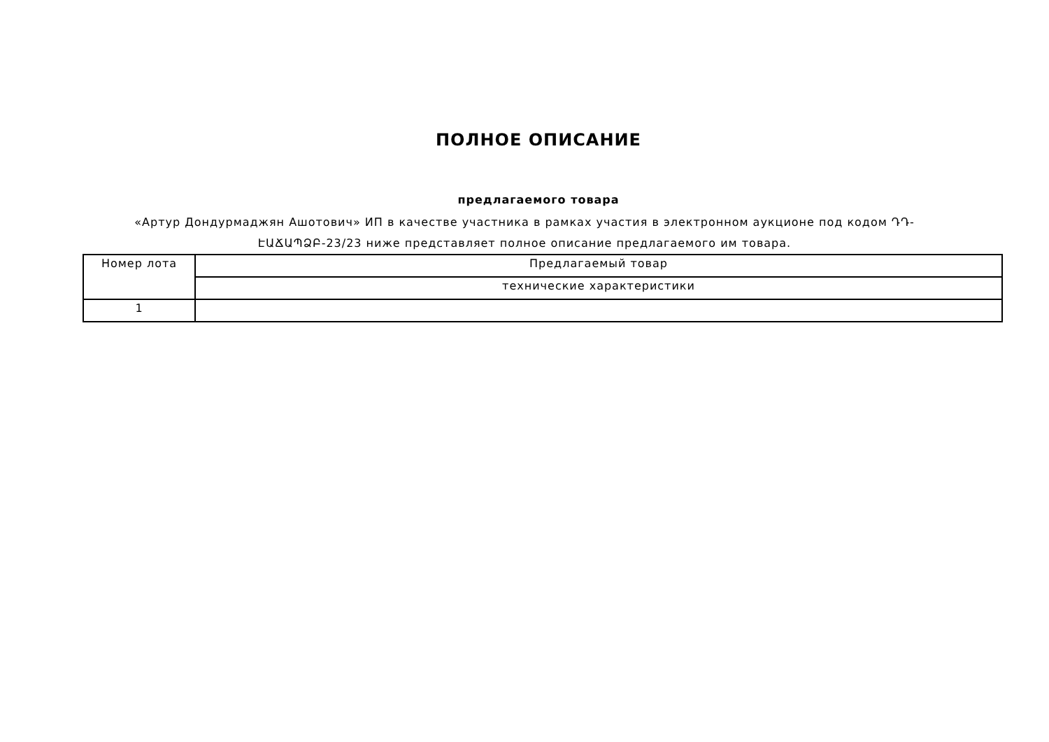ПОЛНОЕ ОПИСАНИЕ
предлагаемого товара
«Артур Дондурмаджян Ашотович» ИП в качестве участника в рамках участия в электронном аукционе под кодом ԴԴ-ԷԱՃԱՊՁԲ-23/23 ниже представляет полное описание предлагаемого им товара.
| Номер лота | Предлагаемый товар |
| --- | --- |
| | технические характеристики |
| 1 | |